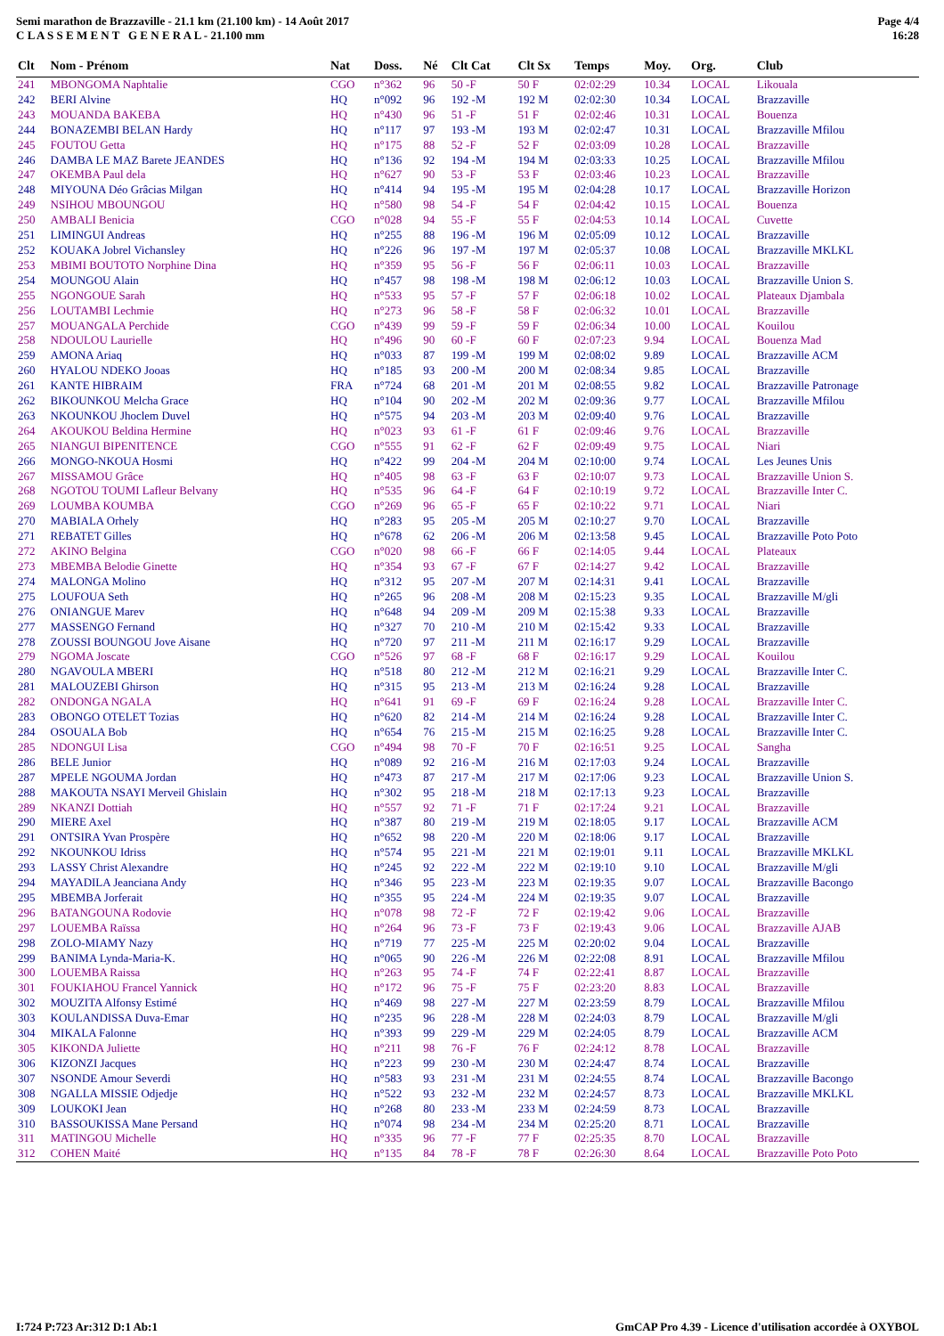Semi marathon de Brazzaville - 21.1 km (21.100 km) - 14 Août 2017
C L A S S E M E N T G E N E R A L - 21.100 mm
Page 4/4
16:28
| Clt | Nom - Prénom | Nat | Doss. | Né | Clt Cat | Clt Sx | Temps | Moy. | Org. | Club |
| --- | --- | --- | --- | --- | --- | --- | --- | --- | --- | --- |
| 241 | MBONGOMA Naphtalie | CGO | n°362 | 96 | 50 -F | 50 F | 02:02:29 | 10.34 | LOCAL | Likouala |
| 242 | BERI Alvine | HQ | n°092 | 96 | 192 -M | 192 M | 02:02:30 | 10.34 | LOCAL | Brazzaville |
| 243 | MOUANDA BAKEBA | HQ | n°430 | 96 | 51 -F | 51 F | 02:02:46 | 10.31 | LOCAL | Bouenza |
| 244 | BONAZEMBI BELAN Hardy | HQ | n°117 | 97 | 193 -M | 193 M | 02:02:47 | 10.31 | LOCAL | Brazzaville Mfilou |
| 245 | FOUTOU Getta | HQ | n°175 | 88 | 52 -F | 52 F | 02:03:09 | 10.28 | LOCAL | Brazzaville |
| 246 | DAMBA LE MAZ Barete JEANDES | HQ | n°136 | 92 | 194 -M | 194 M | 02:03:33 | 10.25 | LOCAL | Brazzaville Mfilou |
| 247 | OKEMBA Paul dela | HQ | n°627 | 90 | 53 -F | 53 F | 02:03:46 | 10.23 | LOCAL | Brazzaville |
| 248 | MIYOUNA Déo Grâcias Milgan | HQ | n°414 | 94 | 195 -M | 195 M | 02:04:28 | 10.17 | LOCAL | Brazzaville Horizon |
| 249 | NSIHOU MBOUNGOU | HQ | n°580 | 98 | 54 -F | 54 F | 02:04:42 | 10.15 | LOCAL | Bouenza |
| 250 | AMBALI Benicia | CGO | n°028 | 94 | 55 -F | 55 F | 02:04:53 | 10.14 | LOCAL | Cuvette |
| 251 | LIMINGUI Andreas | HQ | n°255 | 88 | 196 -M | 196 M | 02:05:09 | 10.12 | LOCAL | Brazzaville |
| 252 | KOUAKA Jobrel Vichansley | HQ | n°226 | 96 | 197 -M | 197 M | 02:05:37 | 10.08 | LOCAL | Brazzaville MKLKL |
| 253 | MBIMI BOUTOTO Norphine Dina | HQ | n°359 | 95 | 56 -F | 56 F | 02:06:11 | 10.03 | LOCAL | Brazzaville |
| 254 | MOUNGOU Alain | HQ | n°457 | 98 | 198 -M | 198 M | 02:06:12 | 10.03 | LOCAL | Brazzaville Union S. |
| 255 | NGONGOUE Sarah | HQ | n°533 | 95 | 57 -F | 57 F | 02:06:18 | 10.02 | LOCAL | Plateaux Djambala |
| 256 | LOUTAMBI Lechmie | HQ | n°273 | 96 | 58 -F | 58 F | 02:06:32 | 10.01 | LOCAL | Brazzaville |
| 257 | MOUANGALA Perchide | CGO | n°439 | 99 | 59 -F | 59 F | 02:06:34 | 10.00 | LOCAL | Kouilou |
| 258 | NDOULOU Laurielle | HQ | n°496 | 90 | 60 -F | 60 F | 02:07:23 | 9.94 | LOCAL | Bouenza Mad |
| 259 | AMONA Ariaq | HQ | n°033 | 87 | 199 -M | 199 M | 02:08:02 | 9.89 | LOCAL | Brazzaville ACM |
| 260 | HYALOU NDEKO Jooas | HQ | n°185 | 93 | 200 -M | 200 M | 02:08:34 | 9.85 | LOCAL | Brazzaville |
| 261 | KANTE HIBRAIM | FRA | n°724 | 68 | 201 -M | 201 M | 02:08:55 | 9.82 | LOCAL | Brazzaville Patronage |
| 262 | BIKOUNKOU Melcha Grace | HQ | n°104 | 90 | 202 -M | 202 M | 02:09:36 | 9.77 | LOCAL | Brazzaville Mfilou |
| 263 | NKOUNKOU Jhoclem Duvel | HQ | n°575 | 94 | 203 -M | 203 M | 02:09:40 | 9.76 | LOCAL | Brazzaville |
| 264 | AKOUKOU Beldina Hermine | HQ | n°023 | 93 | 61 -F | 61 F | 02:09:46 | 9.76 | LOCAL | Brazzaville |
| 265 | NIANGUI BIPENITENCE | CGO | n°555 | 91 | 62 -F | 62 F | 02:09:49 | 9.75 | LOCAL | Niari |
| 266 | MONGO-NKOUA Hosmi | HQ | n°422 | 99 | 204 -M | 204 M | 02:10:00 | 9.74 | LOCAL | Les Jeunes Unis |
| 267 | MISSAMOU Grâce | HQ | n°405 | 98 | 63 -F | 63 F | 02:10:07 | 9.73 | LOCAL | Brazzaville Union S. |
| 268 | NGOTOU TOUMI Lafleur Belvany | HQ | n°535 | 96 | 64 -F | 64 F | 02:10:19 | 9.72 | LOCAL | Brazzaville Inter C. |
| 269 | LOUMBA KOUMBA | CGO | n°269 | 96 | 65 -F | 65 F | 02:10:22 | 9.71 | LOCAL | Niari |
| 270 | MABIALA Orhely | HQ | n°283 | 95 | 205 -M | 205 M | 02:10:27 | 9.70 | LOCAL | Brazzaville |
| 271 | REBATET Gilles | HQ | n°678 | 62 | 206 -M | 206 M | 02:13:58 | 9.45 | LOCAL | Brazzaville Poto Poto |
| 272 | AKINO Belgina | CGO | n°020 | 98 | 66 -F | 66 F | 02:14:05 | 9.44 | LOCAL | Plateaux |
| 273 | MBEMBA Belodie Ginette | HQ | n°354 | 93 | 67 -F | 67 F | 02:14:27 | 9.42 | LOCAL | Brazzaville |
| 274 | MALONGA Molino | HQ | n°312 | 95 | 207 -M | 207 M | 02:14:31 | 9.41 | LOCAL | Brazzaville |
| 275 | LOUFOUA Seth | HQ | n°265 | 96 | 208 -M | 208 M | 02:15:23 | 9.35 | LOCAL | Brazzaville M/gli |
| 276 | ONIANGUE Marev | HQ | n°648 | 94 | 209 -M | 209 M | 02:15:38 | 9.33 | LOCAL | Brazzaville |
| 277 | MASSENGO Fernand | HQ | n°327 | 70 | 210 -M | 210 M | 02:15:42 | 9.33 | LOCAL | Brazzaville |
| 278 | ZOUSSI BOUNGOU Jove Aisane | HQ | n°720 | 97 | 211 -M | 211 M | 02:16:17 | 9.29 | LOCAL | Brazzaville |
| 279 | NGOMA Joscate | CGO | n°526 | 97 | 68 -F | 68 F | 02:16:17 | 9.29 | LOCAL | Kouilou |
| 280 | NGAVOULA MBERI | HQ | n°518 | 80 | 212 -M | 212 M | 02:16:21 | 9.29 | LOCAL | Brazzaville Inter C. |
| 281 | MALOUZEBI Ghirson | HQ | n°315 | 95 | 213 -M | 213 M | 02:16:24 | 9.28 | LOCAL | Brazzaville |
| 282 | ONDONGA NGALA | HQ | n°641 | 91 | 69 -F | 69 F | 02:16:24 | 9.28 | LOCAL | Brazzaville Inter C. |
| 283 | OBONGO OTELET Tozias | HQ | n°620 | 82 | 214 -M | 214 M | 02:16:24 | 9.28 | LOCAL | Brazzaville Inter C. |
| 284 | OSOUALA Bob | HQ | n°654 | 76 | 215 -M | 215 M | 02:16:25 | 9.28 | LOCAL | Brazzaville Inter C. |
| 285 | NDONGUI Lisa | CGO | n°494 | 98 | 70 -F | 70 F | 02:16:51 | 9.25 | LOCAL | Sangha |
| 286 | BELE Junior | HQ | n°089 | 92 | 216 -M | 216 M | 02:17:03 | 9.24 | LOCAL | Brazzaville |
| 287 | MPELE NGOUMA Jordan | HQ | n°473 | 87 | 217 -M | 217 M | 02:17:06 | 9.23 | LOCAL | Brazzaville Union S. |
| 288 | MAKOUTA NSAYI Merveil Ghislain | HQ | n°302 | 95 | 218 -M | 218 M | 02:17:13 | 9.23 | LOCAL | Brazzaville |
| 289 | NKANZI Dottiah | HQ | n°557 | 92 | 71 -F | 71 F | 02:17:24 | 9.21 | LOCAL | Brazzaville |
| 290 | MIERE Axel | HQ | n°387 | 80 | 219 -M | 219 M | 02:18:05 | 9.17 | LOCAL | Brazzaville ACM |
| 291 | ONTSIRA Yvan Prospère | HQ | n°652 | 98 | 220 -M | 220 M | 02:18:06 | 9.17 | LOCAL | Brazzaville |
| 292 | NKOUNKOU Idriss | HQ | n°574 | 95 | 221 -M | 221 M | 02:19:01 | 9.11 | LOCAL | Brazzaville MKLKL |
| 293 | LASSY Christ Alexandre | HQ | n°245 | 92 | 222 -M | 222 M | 02:19:10 | 9.10 | LOCAL | Brazzaville M/gli |
| 294 | MAYADILA Jeanciana Andy | HQ | n°346 | 95 | 223 -M | 223 M | 02:19:35 | 9.07 | LOCAL | Brazzaville Bacongo |
| 295 | MBEMBA Jorferait | HQ | n°355 | 95 | 224 -M | 224 M | 02:19:35 | 9.07 | LOCAL | Brazzaville |
| 296 | BATANGOUNA Rodovie | HQ | n°078 | 98 | 72 -F | 72 F | 02:19:42 | 9.06 | LOCAL | Brazzaville |
| 297 | LOUEMBA Raïssa | HQ | n°264 | 96 | 73 -F | 73 F | 02:19:43 | 9.06 | LOCAL | Brazzaville AJAB |
| 298 | ZOLO-MIAMY Nazy | HQ | n°719 | 77 | 225 -M | 225 M | 02:20:02 | 9.04 | LOCAL | Brazzaville |
| 299 | BANIMA Lynda-Maria-K. | HQ | n°065 | 90 | 226 -M | 226 M | 02:22:08 | 8.91 | LOCAL | Brazzaville Mfilou |
| 300 | LOUEMBA Raissa | HQ | n°263 | 95 | 74 -F | 74 F | 02:22:41 | 8.87 | LOCAL | Brazzaville |
| 301 | FOUKIAHOU Francel Yannick | HQ | n°172 | 96 | 75 -F | 75 F | 02:23:20 | 8.83 | LOCAL | Brazzaville |
| 302 | MOUZITA Alfonsy Estimé | HQ | n°469 | 98 | 227 -M | 227 M | 02:23:59 | 8.79 | LOCAL | Brazzaville Mfilou |
| 303 | KOULANDISSA Duva-Emar | HQ | n°235 | 96 | 228 -M | 228 M | 02:24:03 | 8.79 | LOCAL | Brazzaville M/gli |
| 304 | MIKALA Falonne | HQ | n°393 | 99 | 229 -M | 229 M | 02:24:05 | 8.79 | LOCAL | Brazzaville ACM |
| 305 | KIKONDA Juliette | HQ | n°211 | 98 | 76 -F | 76 F | 02:24:12 | 8.78 | LOCAL | Brazzaville |
| 306 | KIZONZI Jacques | HQ | n°223 | 99 | 230 -M | 230 M | 02:24:47 | 8.74 | LOCAL | Brazzaville |
| 307 | NSONDE Amour Severdi | HQ | n°583 | 93 | 231 -M | 231 M | 02:24:55 | 8.74 | LOCAL | Brazzaville Bacongo |
| 308 | NGALLA MISSIE Odjedje | HQ | n°522 | 93 | 232 -M | 232 M | 02:24:57 | 8.73 | LOCAL | Brazzaville MKLKL |
| 309 | LOUKOKI Jean | HQ | n°268 | 80 | 233 -M | 233 M | 02:24:59 | 8.73 | LOCAL | Brazzaville |
| 310 | BASSOUKISSA Mane Persand | HQ | n°074 | 98 | 234 -M | 234 M | 02:25:20 | 8.71 | LOCAL | Brazzaville |
| 311 | MATINGOU Michelle | HQ | n°335 | 96 | 77 -F | 77 F | 02:25:35 | 8.70 | LOCAL | Brazzaville |
| 312 | COHEN Maité | HQ | n°135 | 84 | 78 -F | 78 F | 02:26:30 | 8.64 | LOCAL | Brazzaville Poto Poto |
I:724 P:723 Ar:312 D:1 Ab:1 GmCAP Pro 4.39 - Licence d'utilisation accordée à OXYBOL